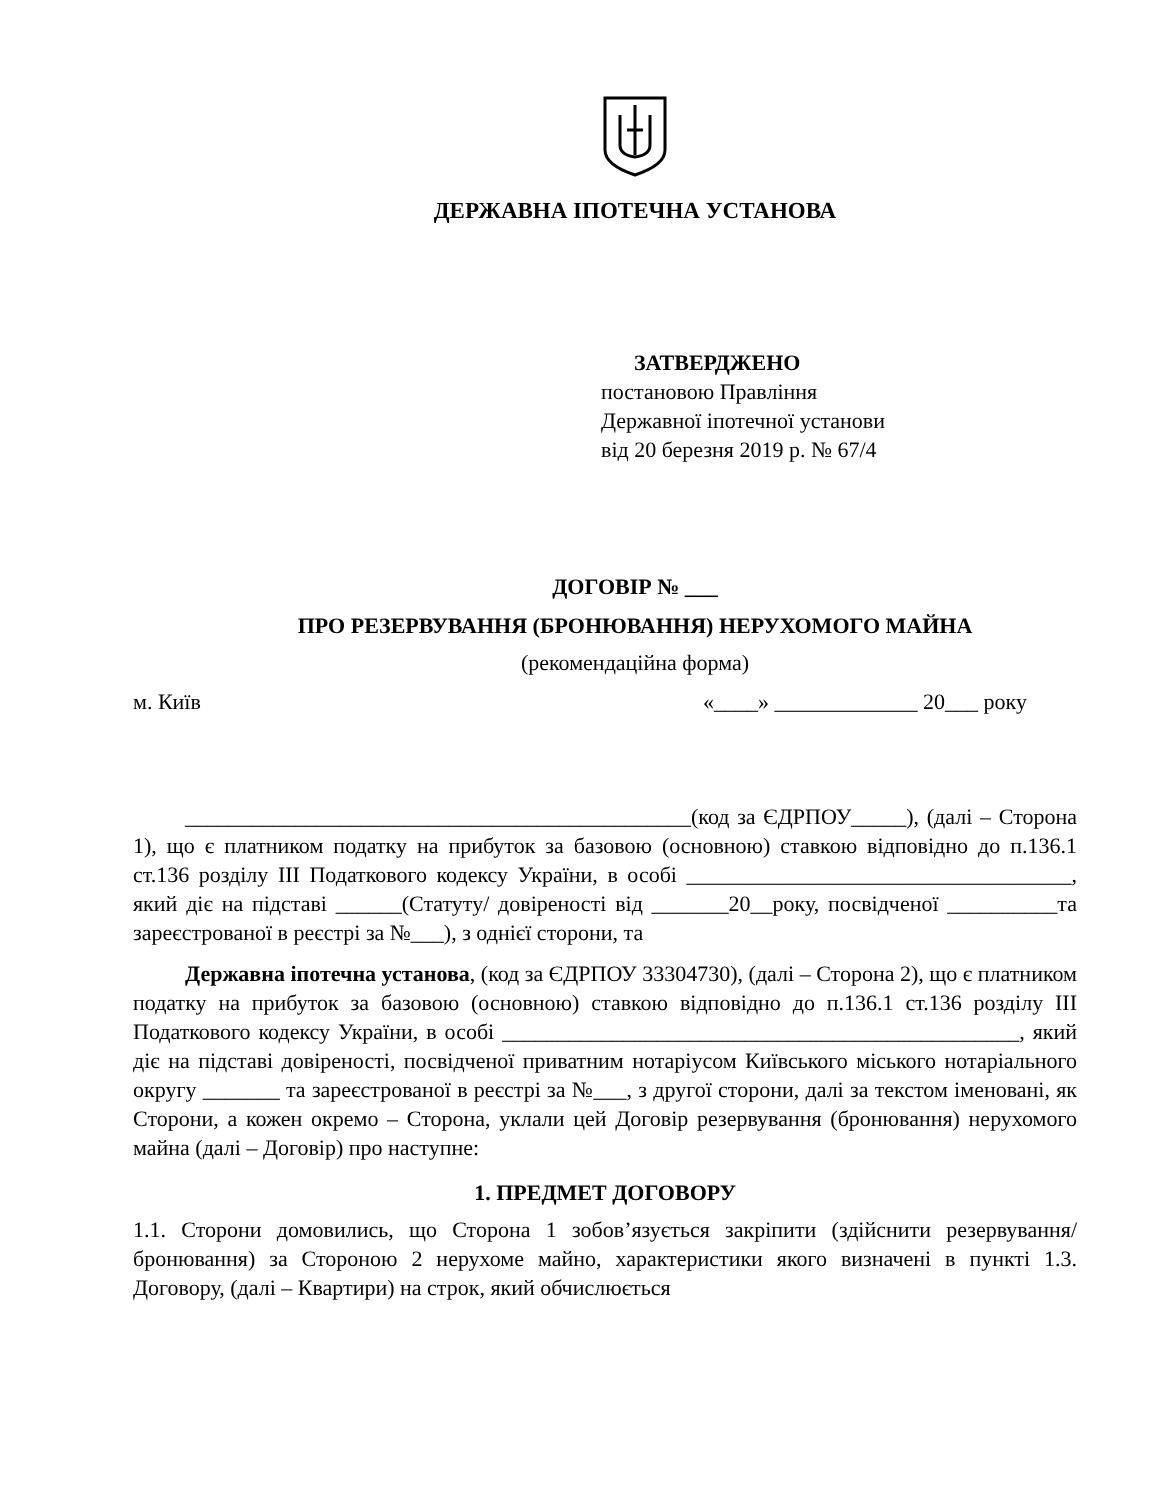ДЕРЖАВНА ІПОТЕЧНА УСТАНОВА
ЗАТВЕРДЖЕНО
постановою Правління
Державної іпотечної установи
від 20 березня 2019 р. № 67/4
ДОГОВІР № ___
ПРО РЕЗЕРВУВАННЯ (БРОНЮВАННЯ) НЕРУХОМОГО МАЙНА
(рекомендаційна форма)
м. Київ «____» _____________ 20___ року
______________________________________________(код за ЄДРПОУ_____), (далі – Сторона 1), що є платником податку на прибуток за базовою (основною) ставкою відповідно до п.136.1 ст.136 розділу ІІІ Податкового кодексу України, в особі ___________________________________, який діє на підставі ______(Статуту/ довіреності від _______20__року, посвідченої __________та зареєстрованої в реєстрі за №___), з однієї сторони, та
Державна іпотечна установа, (код за ЄДРПОУ 33304730), (далі – Сторона 2), що є платником податку на прибуток за базовою (основною) ставкою відповідно до п.136.1 ст.136 розділу ІІІ Податкового кодексу України, в особі _______________________________________________, який діє на підставі довіреності, посвідченої приватним нотаріусом Київського міського нотаріального округу _______ та зареєстрованої в реєстрі за №___, з другої сторони, далі за текстом іменовані, як Сторони, а кожен окремо – Сторона, уклали цей Договір резервування (бронювання) нерухомого майна (далі – Договір) про наступне:
1. ПРЕДМЕТ ДОГОВОРУ
1.1. Сторони домовились, що Сторона 1 зобов’язується закріпити (здійснити резервування/бронювання) за Стороною 2 нерухоме майно, характеристики якого визначені в пункті 1.3. Договору, (далі – Квартири) на строк, який обчислюється